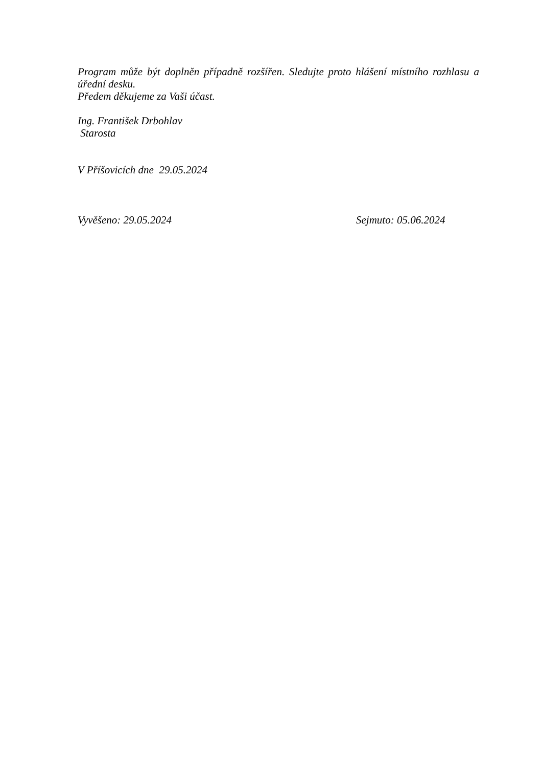Program může být doplněn případně rozšířen. Sledujte proto hlášení místního rozhlasu a úřední desku.
Předem děkujeme za Vaši účast.
Ing. František Drbohlav
Starosta
V Příšovicích dne 29.05.2024
Vyvěšeno: 29.05.2024 Sejmuto: 05.06.2024